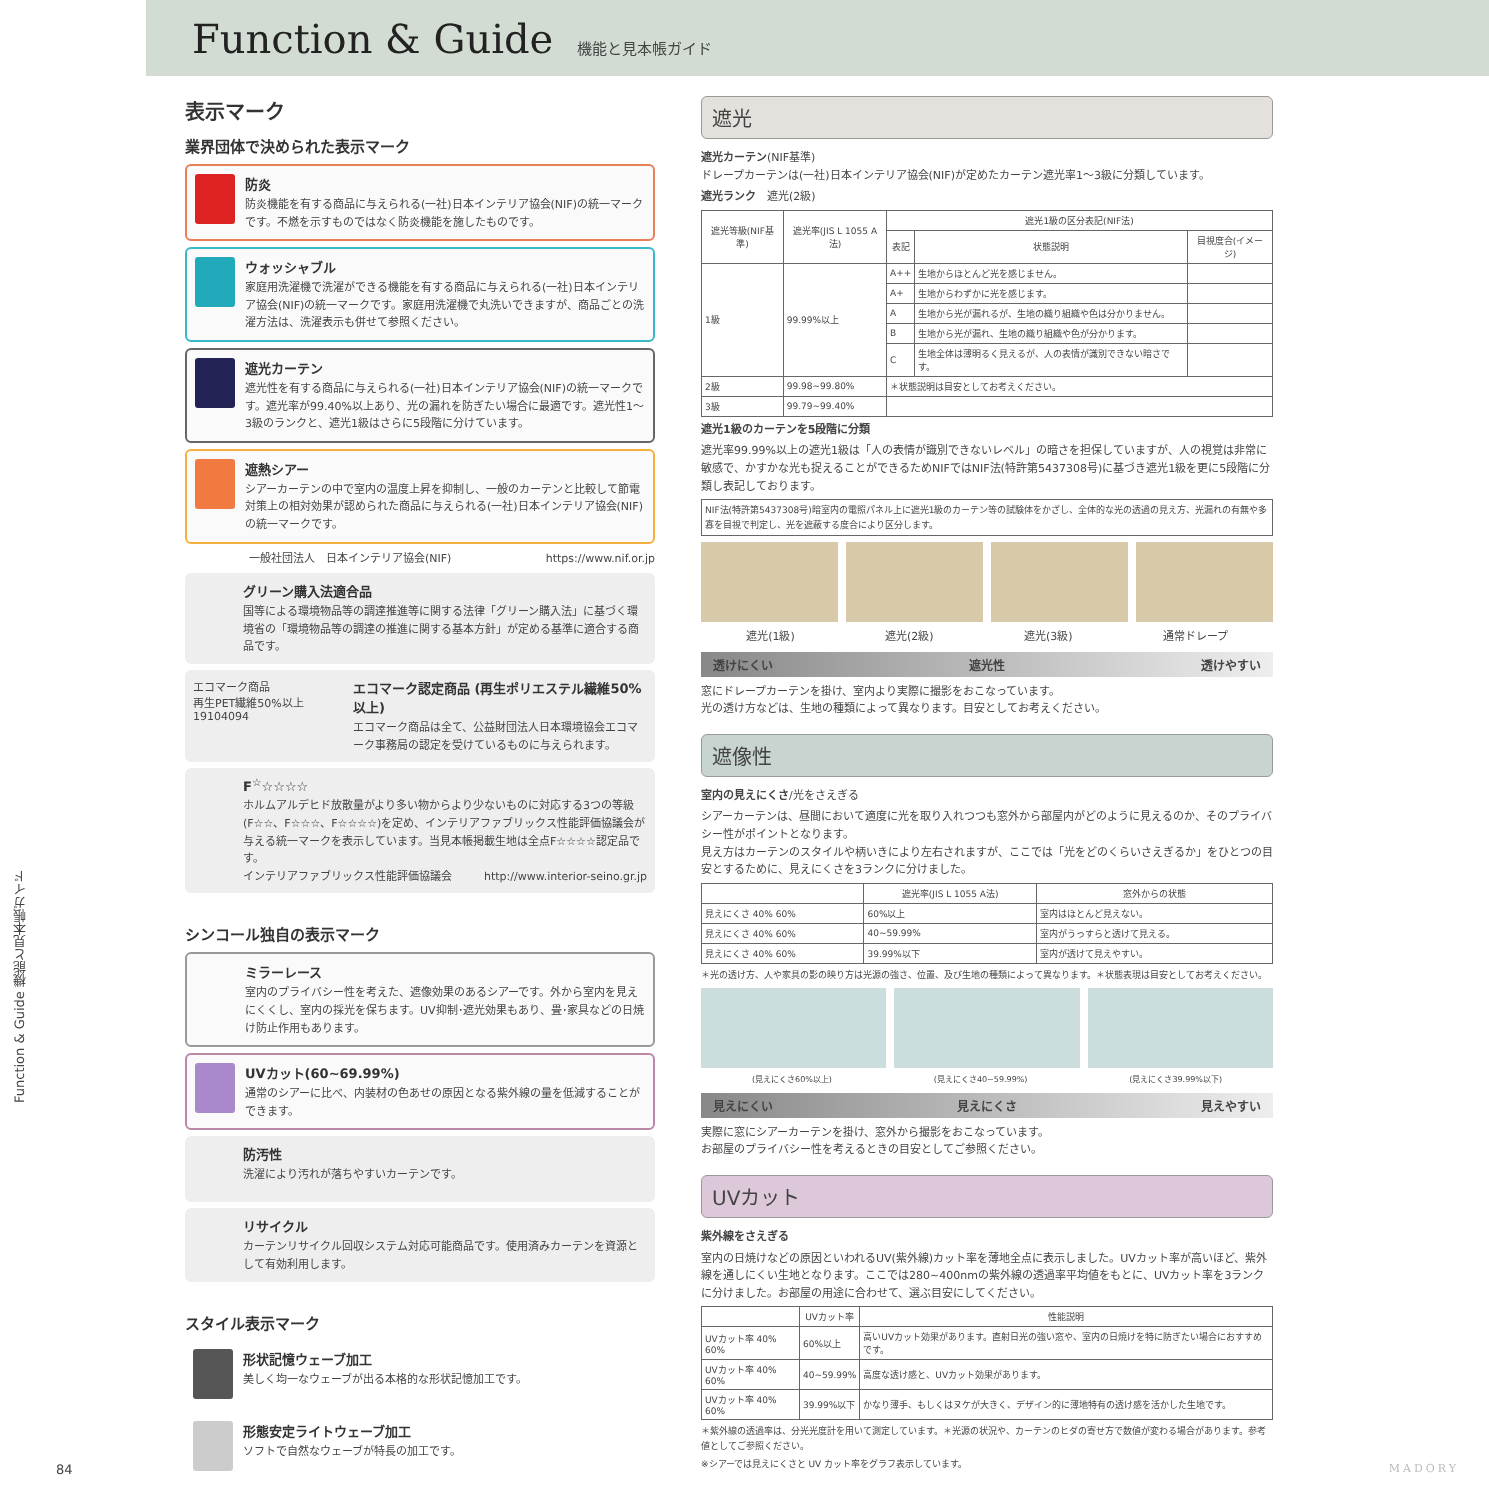Function & Guide
機能と見本帳ガイド
表示マーク
業界団体で決められた表示マーク
防炎
防炎機能を有する商品に与えられる(一社)日本インテリア協会(NIF)の統一マークです。不燃を示すものではなく防炎機能を施したものです。
ウォッシャブル
家庭用洗濯機で洗濯ができる機能を有する商品に与えられる(一社)日本インテリア協会(NIF)の統一マークです。家庭用洗濯機で丸洗いできますが、商品ごとの洗濯方法は、洗濯表示も併せて参照ください。
遮光カーテン
遮光性を有する商品に与えられる(一社)日本インテリア協会(NIF)の統一マークです。遮光率が99.40%以上あり、光の漏れを防ぎたい場合に最適です。遮光性1～3級のランクと、遮光1級はさらに5段階に分けています。
遮熱シアー
シアーカーテンの中で室内の温度上昇を抑制し、一般のカーテンと比較して節電対策上の相対効果が認められた商品に与えられる(一社)日本インテリア協会(NIF)の統一マークです。
一般社団法人　日本インテリア協会(NIF) https://www.nif.or.jp
グリーン購入法適合品
国等による環境物品等の調達推進等に関する法律「グリーン購入法」に基づく環境省の「環境物品等の調達の推進に関する基本方針」が定める基準に適合する商品です。
エコマーク商品
再生PET繊維50%以上
19104094
エコマーク認定商品 (再生ポリエステル繊維50%以上)
エコマーク商品は全て、公益財団法人日本環境協会エコマーク事務局の認定を受けているものに与えられます。
F<sup>☆</sup>☆☆☆☆
ホルムアルデヒド放散量がより多い物からより少ないものに対応する3つの等級(F☆☆、F☆☆☆、F☆☆☆☆)を定め、インテリアファブリックス性能評価協議会が与える統一マークを表示しています。当見本帳掲載生地は全点F☆☆☆☆認定品です。
インテリアファブリックス性能評価協議会 http://www.interior-seino.gr.jp
シンコール独自の表示マーク
ミラーレース
室内のプライバシー性を考えた、遮像効果のあるシアーです。外から室内を見えにくくし、室内の採光を保ちます。UV抑制･遮光効果もあり、畳･家具などの日焼け防止作用もあります。
UVカット(60~69.99%)
通常のシアーに比べ、内装材の色あせの原因となる紫外線の量を低減することができます。
防汚性
洗濯により汚れが落ちやすいカーテンです。
リサイクル
カーテンリサイクル回収システム対応可能商品です。使用済みカーテンを資源として有効利用します。
スタイル表示マーク
形状記憶ウェーブ加工
美しく均一なウェーブが出る本格的な形状記憶加工です。
形態安定ライトウェーブ加工
ソフトで自然なウェーブが特長の加工です。
遮光
遮光カーテン(NIF基準)
ドレープカーテンは(一社)日本インテリア協会(NIF)が定めたカーテン遮光率1～3級に分類しています。
遮光ランク　遮光(2級)
| 遮光等級(NIF基準) | 遮光率(JIS L 1055 A法) | 遮光1級の区分表記(NIF法) | | |
| --- | --- | --- | --- | --- |
| | | 表記 | 状態説明 | 目視度合(イメージ) |
| 1級 | 99.99%以上 | A++ | 生地からほとんど光を感じません。 | |
| | | A+ | 生地からわずかに光を感じます。 | |
| | | A | 生地から光が漏れるが、生地の織り組織や色は分かりません。 | |
| | | B | 生地から光が漏れ、生地の織り組織や色が分かります。 | |
| | | C | 生地全体は薄明るく見えるが、人の表情が識別できない暗さです。 | |
| 2級 | 99.98~99.80% | ＊状態説明は目安としてお考えください。 | | |
| 3級 | 99.79~99.40% | | | |
遮光1級のカーテンを5段階に分類
遮光率99.99%以上の遮光1級は「人の表情が識別できないレベル」の暗さを担保していますが、人の視覚は非常に敏感で、かすかな光も捉えることができるためNIFではNIF法(特許第5437308号)に基づき遮光1級を更に5段階に分類し表記しております。
NIF法(特許第5437308号)暗室内の電照パネル上に遮光1級のカーテン等の試験体をかざし、全体的な光の透過の見え方、光漏れの有無や多寡を目視で判定し、光を遮蔽する度合により区分します。
遮光(1級) 遮光(2級) 遮光(3級) 通常ドレープ
透けにくい 遮光性 透けやすい
窓にドレープカーテンを掛け、室内より実際に撮影をおこなっています。
光の透け方などは、生地の種類によって異なります。目安としてお考えください。
遮像性
室内の見えにくさ/光をさえぎる
シアーカーテンは、昼間において適度に光を取り入れつつも窓外から部屋内がどのように見えるのか、そのプライバシー性がポイントとなります。
見え方はカーテンのスタイルや柄いきにより左右されますが、ここでは「光をどのくらいさえぎるか」をひとつの目安とするために、見えにくさを3ランクに分けました。
| | 遮光率(JIS L 1055 A法) | 窓外からの状態 |
| --- | --- | --- |
| 見えにくさ 40% 60% | 60%以上 | 室内はほとんど見えない。 |
| 見えにくさ 40% 60% | 40~59.99% | 室内がうっすらと透けて見える。 |
| 見えにくさ 40% 60% | 39.99%以下 | 室内が透けて見えやすい。 |
＊光の透け方、人や家具の影の映り方は光源の強さ、位置、及び生地の種類によって異なります。＊状態表現は目安としてお考えください。
(見えにくさ60%以上) (見えにくさ40~59.99%) (見えにくさ39.99%以下)
見えにくい 見えにくさ 見えやすい
実際に窓にシアーカーテンを掛け、窓外から撮影をおこなっています。
お部屋のプライバシー性を考えるときの目安としてご参照ください。
UVカット
紫外線をさえぎる
室内の日焼けなどの原因といわれるUV(紫外線)カット率を薄地全点に表示しました。UVカット率が高いほど、紫外線を通しにくい生地となります。ここでは280~400nmの紫外線の透過率平均値をもとに、UVカット率を3ランクに分けました。お部屋の用途に合わせて、選ぶ目安にしてください。
| | UVカット率 | 性能説明 |
| --- | --- | --- |
| UVカット率 40% 60% | 60%以上 | 高いUVカット効果があります。直射日光の強い窓や、室内の日焼けを特に防ぎたい場合におすすめです。 |
| UVカット率 40% 60% | 40~59.99% | 高度な透け感と、UVカット効果があります。 |
| UVカット率 40% 60% | 39.99%以下 | かなり薄手、もしくはヌケが大きく、デザイン的に薄地特有の透け感を活かした生地です。 |
＊紫外線の透過率は、分光光度計を用いて測定しています。＊光源の状況や、カーテンのヒダの寄せ方で数値が変わる場合があります。参考値としてご参照ください。
※シアーでは見えにくさと UV カット率をグラフ表示しています。
Function & Guide 機能と見本帳ガイド
84 MADORY